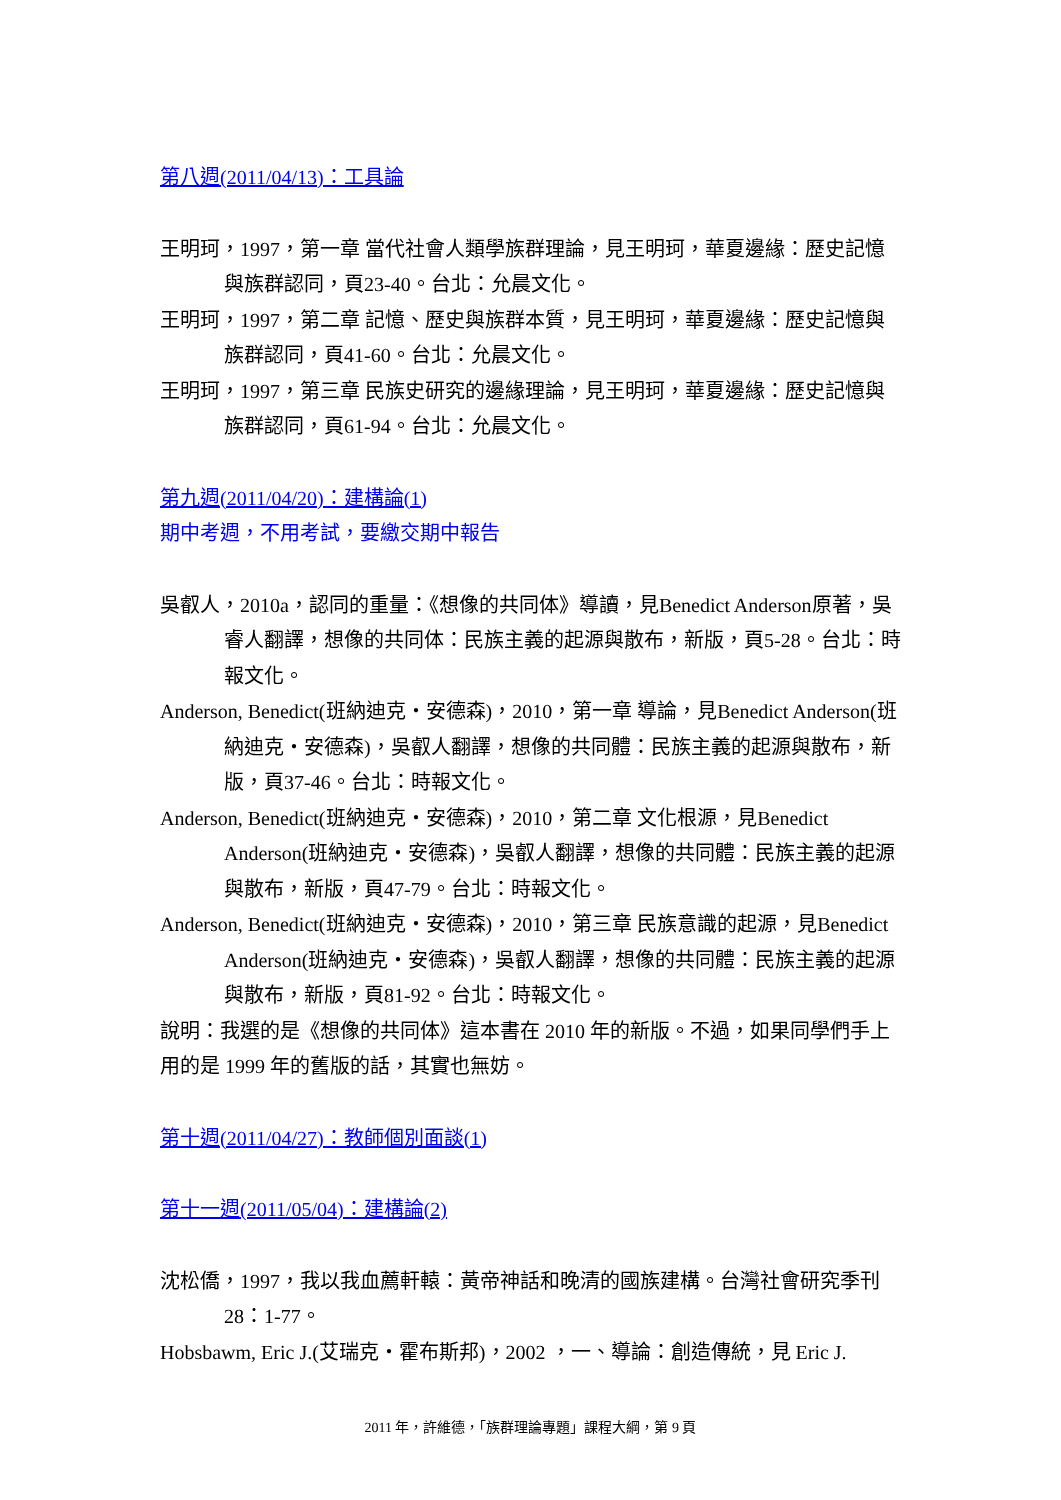第八週(2011/04/13)：工具論
王明珂，1997，第一章 當代社會人類學族群理論，見王明珂，華夏邊緣：歷史記憶與族群認同，頁23-40。台北：允晨文化。
王明珂，1997，第二章 記憶、歷史與族群本質，見王明珂，華夏邊緣：歷史記憶與族群認同，頁41-60。台北：允晨文化。
王明珂，1997，第三章 民族史研究的邊緣理論，見王明珂，華夏邊緣：歷史記憶與族群認同，頁61-94。台北：允晨文化。
第九週(2011/04/20)：建構論(1)
期中考週，不用考試，要繳交期中報告
吳叡人，2010a，認同的重量：《想像的共同体》導讀，見Benedict Anderson原著，吳睿人翻譯，想像的共同体：民族主義的起源與散布，新版，頁5-28。台北：時報文化。
Anderson, Benedict(班納迪克・安德森)，2010，第一章 導論，見Benedict Anderson(班納迪克・安德森)，吳叡人翻譯，想像的共同體：民族主義的起源與散布，新版，頁37-46。台北：時報文化。
Anderson, Benedict(班納迪克・安德森)，2010，第二章 文化根源，見Benedict Anderson(班納迪克・安德森)，吳叡人翻譯，想像的共同體：民族主義的起源與散布，新版，頁47-79。台北：時報文化。
Anderson, Benedict(班納迪克・安德森)，2010，第三章 民族意識的起源，見Benedict Anderson(班納迪克・安德森)，吳叡人翻譯，想像的共同體：民族主義的起源與散布，新版，頁81-92。台北：時報文化。
說明：我選的是《想像的共同体》這本書在 2010 年的新版。不過，如果同學們手上用的是 1999 年的舊版的話，其實也無妨。
第十週(2011/04/27)：教師個別面談(1)
第十一週(2011/05/04)：建構論(2)
沈松僑，1997，我以我血薦軒轅：黃帝神話和晚清的國族建構。台灣社會研究季刊 28：1-77。
Hobsbawm, Eric J.(艾瑞克・霍布斯邦)，2002 ，一、導論：創造傳統，見 Eric J.
2011 年，許維德，「族群理論專題」課程大綱，第 9 頁